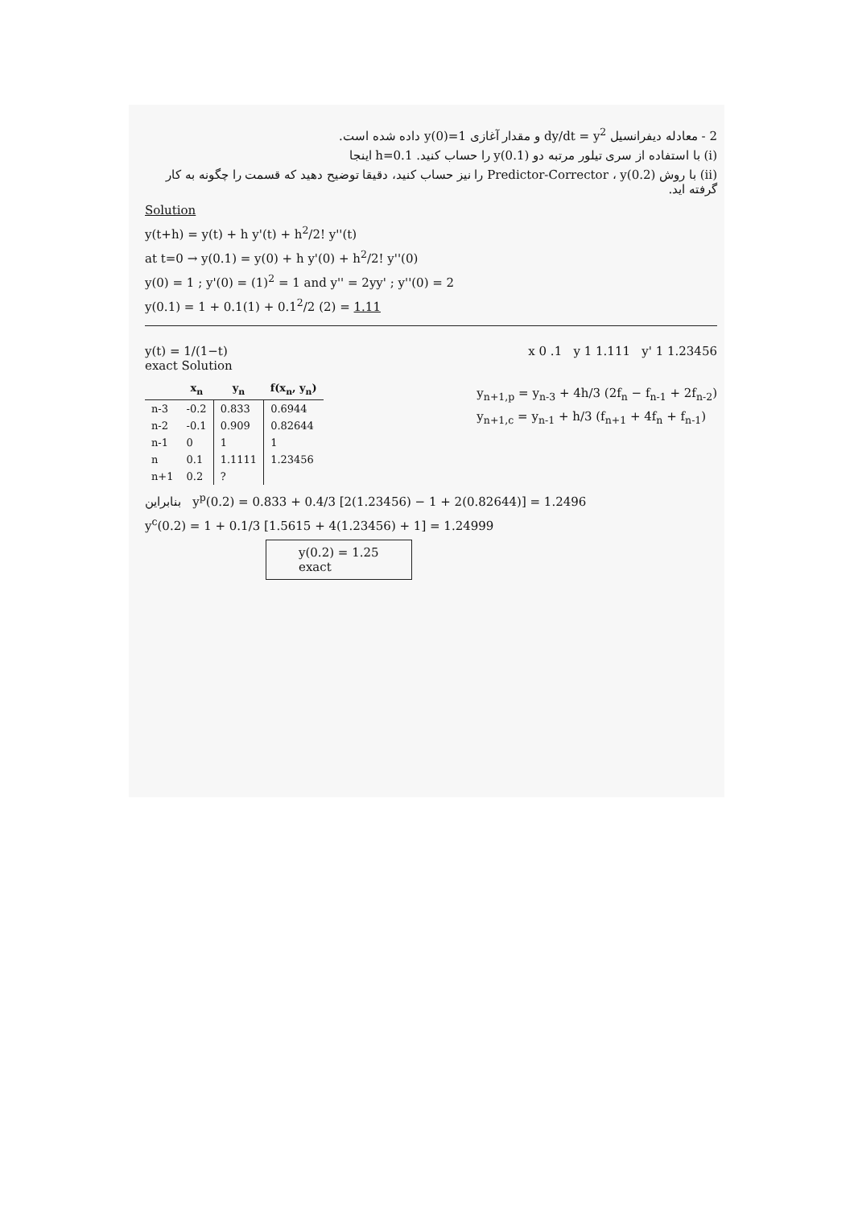2 - معادله دیفرانسیل dy/dt = y<sup>2</sup> و مقدار آغازی y(0)=1 داده شده است.
(i) با استفاده از سری تیلور مرتبه دو y(0.1) را حساب کنید. h=0.1 اینجا
(ii) با روش Predictor-Corrector ، y(0.2) را نیز حساب کنید، دقیقا توضیح دهید که قسمت را چگونه به کار گرفته اید.
Solution
y(t+h) = y(t) + h y'(t) + h<sup>2</sup>/2! y''(t)
at t=0 → y(0.1) = y(0) + h y'(0) + h<sup>2</sup>/2! y''(0)
y(0) = 1 ; y'(0) = (1)<sup>2</sup> = 1 and y'' = 2yy' ; y''(0) = 2
y(0.1) = 1 + 0.1(1) + 0.1<sup>2</sup>/2 (2) = 1.11
y(t) = 1/(1−t)
exact Solution
x 0 .1 y 1 1.111 y' 1 1.23456
| | x<sub>n</sub> | y<sub>n</sub> | f(x<sub>n</sub>, y<sub>n</sub>) |
| --- | --- | --- | --- |
| n-3 | -0.2 | 0.833 | 0.6944 |
| n-2 | -0.1 | 0.909 | 0.82644 |
| n-1 | 0 | 1 | 1 |
| n | 0.1 | 1.1111 | 1.23456 |
| n+1 | 0.2 | ? | |
y<sub>n+1,p</sub> = y<sub>n-3</sub> + 4h/3 (2f<sub>n</sub> − f<sub>n-1</sub> + 2f<sub>n-2</sub>)
y<sub>n+1,c</sub> = y<sub>n-1</sub> + h/3 (f<sub>n+1</sub> + 4f<sub>n</sub> + f<sub>n-1</sub>)
بنابراین y<sup>p</sup>(0.2) = 0.833 + 0.4/3 [2(1.23456) − 1 + 2(0.82644)] = 1.2496
y<sup>c</sup>(0.2) = 1 + 0.1/3 [1.5615 + 4(1.23456) + 1] = 1.24999
y(0.2) = 1.25
exact